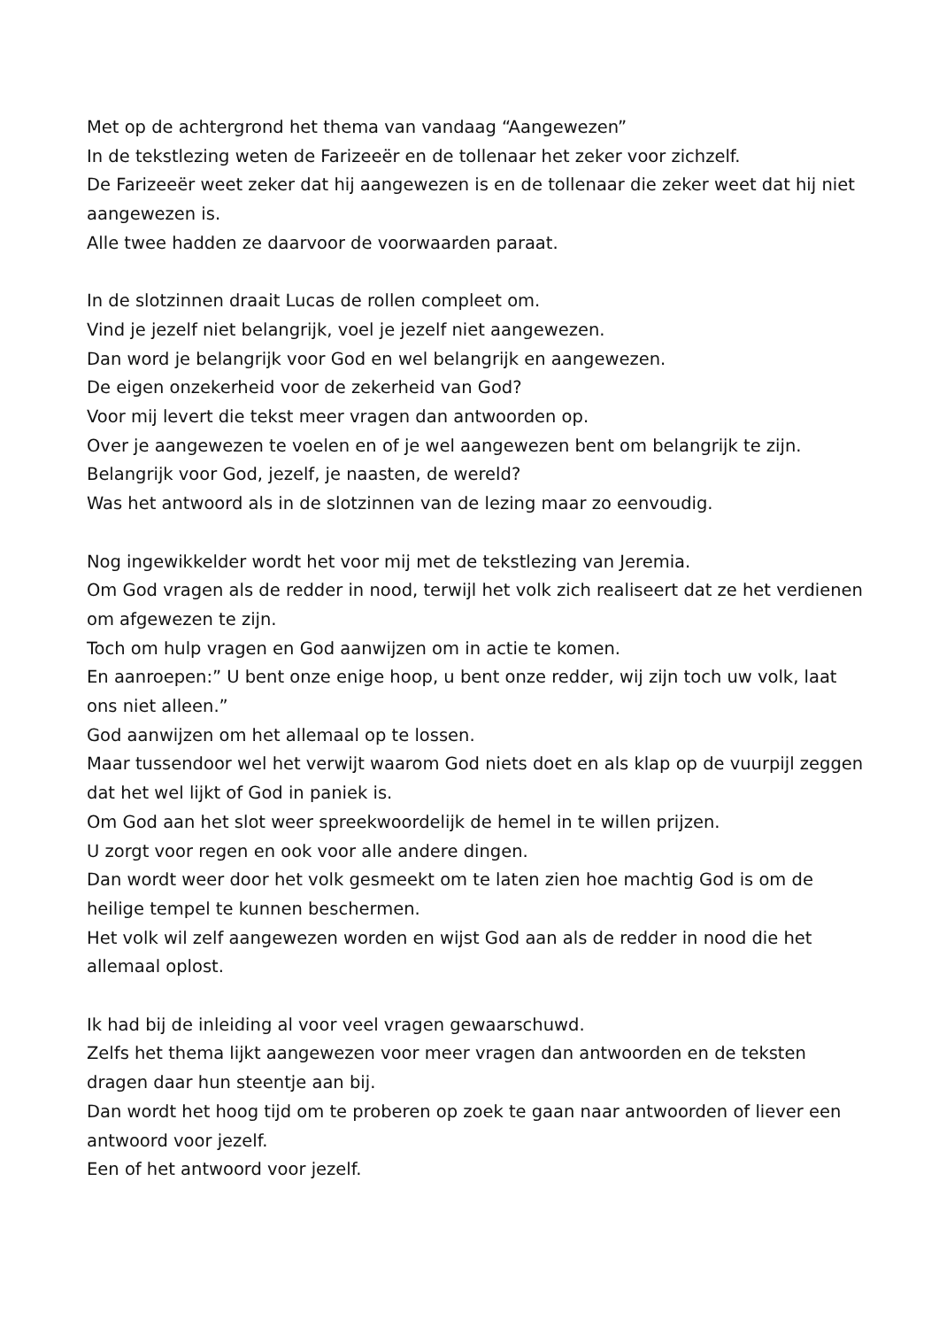Met op de achtergrond het thema van vandaag “Aangewezen”
In de tekstlezing weten de Farizeeër en de tollenaar het zeker voor zichzelf.
De Farizeeër weet zeker dat hij aangewezen is en de tollenaar die zeker weet dat hij niet aangewezen is.
Alle twee hadden ze daarvoor de voorwaarden paraat.
In de slotzinnen draait Lucas de rollen compleet om.
Vind je jezelf niet belangrijk, voel je jezelf niet aangewezen.
Dan word je belangrijk voor God en wel belangrijk en aangewezen.
De eigen onzekerheid voor de zekerheid van God?
Voor mij levert die tekst meer vragen dan antwoorden op.
Over je aangewezen te voelen en of je wel aangewezen bent om belangrijk te zijn.
Belangrijk voor God, jezelf, je naasten, de wereld?
Was het antwoord als in de slotzinnen van de lezing maar zo eenvoudig.
Nog ingewikkelder wordt het voor mij met de tekstlezing van Jeremia.
Om God vragen als de redder in nood, terwijl het volk zich realiseert dat ze het verdienen om afgewezen te zijn.
Toch om hulp vragen en God aanwijzen om in actie te komen.
En aanroepen:” U bent onze enige hoop, u bent onze redder, wij zijn toch uw volk, laat ons niet alleen.”
God aanwijzen om het allemaal op te lossen.
Maar tussendoor wel het verwijt waarom God niets doet en als klap op de vuurpijl zeggen dat het wel lijkt of God in paniek is.
Om God aan het slot weer spreekwoordelijk de hemel in te willen prijzen.
U zorgt voor regen en ook voor alle andere dingen.
Dan wordt weer door het volk gesmeekt om te laten zien hoe machtig God is om de heilige tempel te kunnen beschermen.
Het volk wil zelf aangewezen worden en wijst God aan als de redder in nood die het allemaal oplost.
Ik had bij de inleiding al voor veel vragen gewaarschuwd.
Zelfs het thema lijkt aangewezen voor meer vragen dan antwoorden en de teksten dragen daar hun steentje aan bij.
Dan wordt het hoog tijd om te proberen op zoek te gaan naar antwoorden of liever een antwoord voor jezelf.
Een of het antwoord voor jezelf.